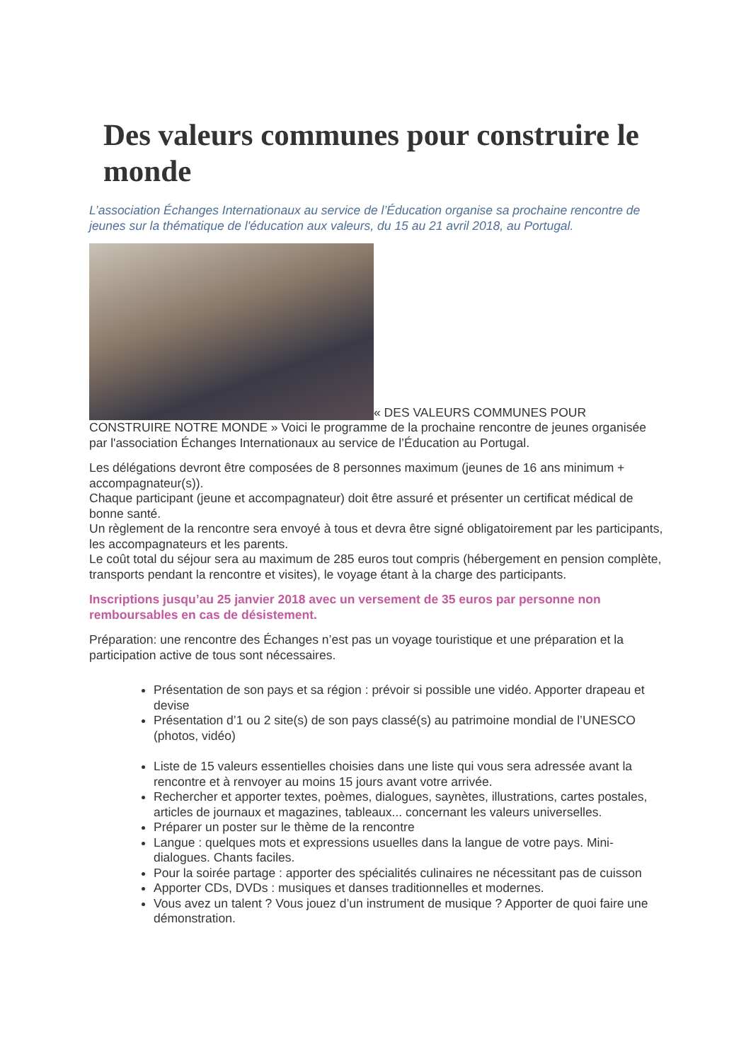Des valeurs communes pour construire le monde
L’association Échanges Internationaux au service de l’Éducation organise sa prochaine rencontre de jeunes sur la thématique de l'éducation aux valeurs, du 15 au 21 avril 2018, au Portugal.
« DES VALEURS COMMUNES POUR CONSTRUIRE NOTRE MONDE » Voici le programme de la prochaine rencontre de jeunes organisée par l'association Échanges Internationaux au service de l’Éducation au Portugal.
Les délégations devront être composées de 8 personnes maximum (jeunes de 16 ans minimum + accompagnateur(s)).
Chaque participant (jeune et accompagnateur) doit être assuré et présenter un certificat médical de bonne santé.
Un règlement de la rencontre sera envoyé à tous et devra être signé obligatoirement par les participants, les accompagnateurs et les parents.
Le coût total du séjour sera au maximum de 285 euros tout compris (hébergement en pension complète, transports pendant la rencontre et visites), le voyage étant à la charge des participants.
Inscriptions jusqu’au 25 janvier 2018 avec un versement de 35 euros par personne non remboursables en cas de désistement.
Préparation: une rencontre des Échanges n’est pas un voyage touristique et une préparation et la participation active de tous sont nécessaires.
Présentation de son pays et sa région : prévoir si possible une vidéo. Apporter drapeau et devise
Présentation d’1 ou 2 site(s) de son pays classé(s) au patrimoine mondial de l’UNESCO (photos, vidéo)
Liste de 15 valeurs essentielles choisies dans une liste qui vous sera adressée avant la rencontre et à renvoyer au moins 15 jours avant votre arrivée.
Rechercher et apporter textes, poèmes, dialogues, saynètes, illustrations, cartes postales, articles de journaux et magazines, tableaux... concernant les valeurs universelles.
Préparer un poster sur le thème de la rencontre
Langue : quelques mots et expressions usuelles dans la langue de votre pays. Mini-dialogues. Chants faciles.
Pour la soirée partage : apporter des spécialités culinaires ne nécessitant pas de cuisson
Apporter CDs, DVDs : musiques et danses traditionnelles et modernes.
Vous avez un talent ? Vous jouez d’un instrument de musique ? Apporter de quoi faire une démonstration.